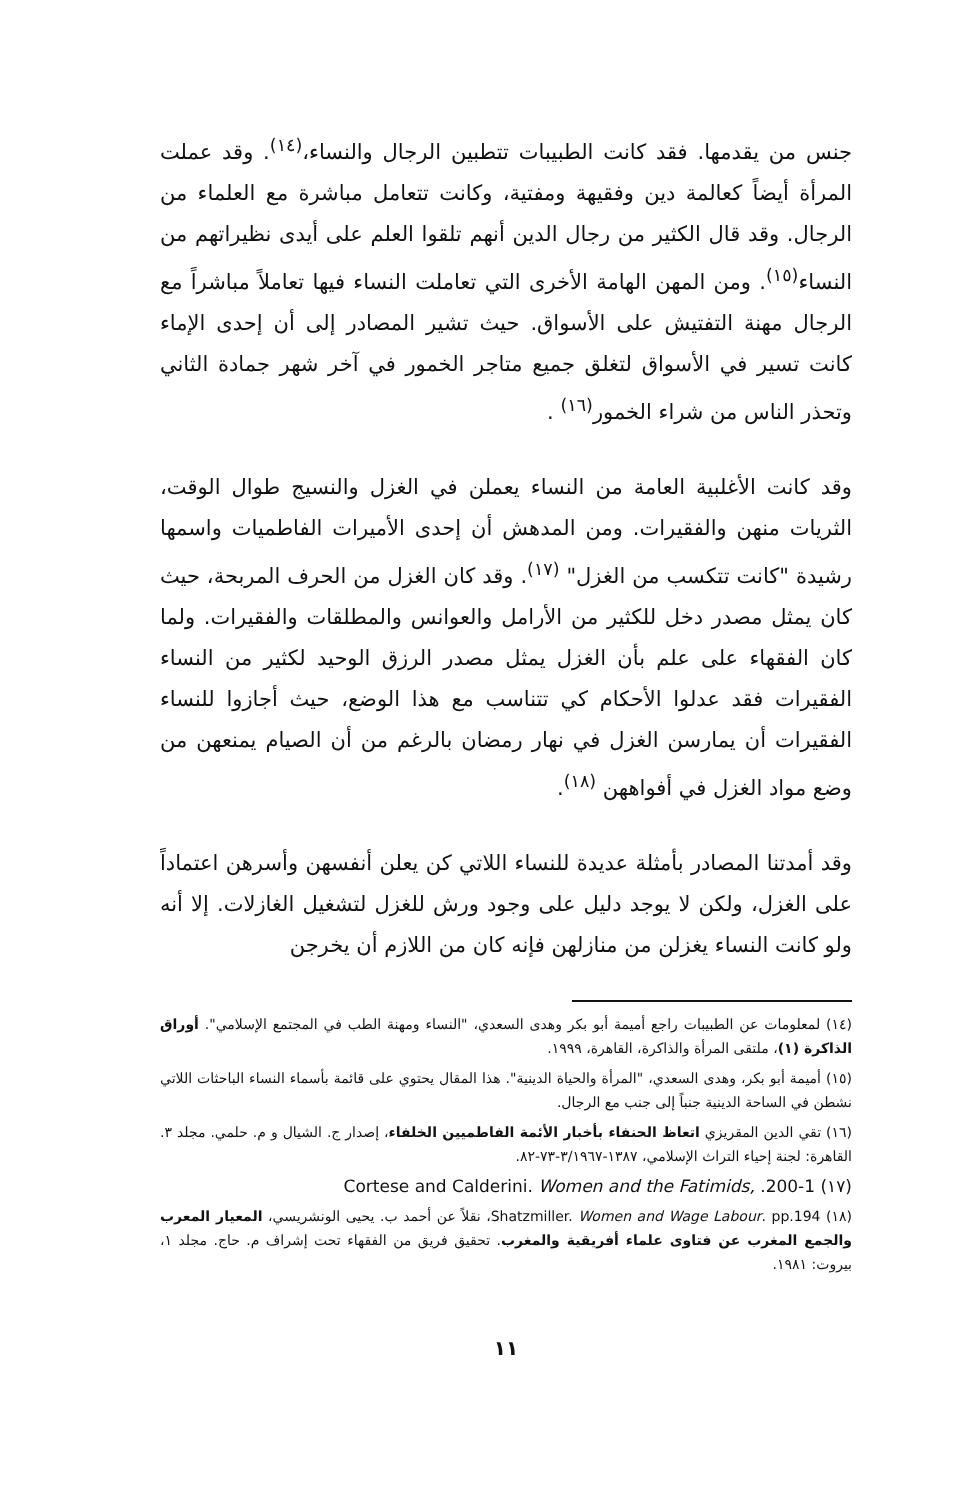جنس من يقدمها. فقد كانت الطبيبات تتطبين الرجال والنساء،<sup>(١٤)</sup>. وقد عملت المرأة أيضاً كعالمة دين وفقيهة ومفتية، وكانت تتعامل مباشرة مع العلماء من الرجال. وقد قال الكثير من رجال الدين أنهم تلقوا العلم على أيدى نظيراتهم من النساء<sup>(١٥)</sup>. ومن المهن الهامة الأخرى التي تعاملت النساء فيها تعاملاً مباشراً مع الرجال مهنة التفتيش على الأسواق. حيث تشير المصادر إلى أن إحدى الإماء كانت تسير في الأسواق لتغلق جميع متاجر الخمور في آخر شهر جمادة الثاني وتحذر الناس من شراء الخمور<sup>(١٦)</sup> .
وقد كانت الأغلبية العامة من النساء يعملن في الغزل والنسيج طوال الوقت، الثريات منهن والفقيرات. ومن المدهش أن إحدى الأميرات الفاطميات واسمها رشيدة "كانت تتكسب من الغزل" <sup>(١٧)</sup>. وقد كان الغزل من الحرف المربحة، حيث كان يمثل مصدر دخل للكثير من الأرامل والعوانس والمطلقات والفقيرات. ولما كان الفقهاء على علم بأن الغزل يمثل مصدر الرزق الوحيد لكثير من النساء الفقيرات فقد عدلوا الأحكام كي تتناسب مع هذا الوضع، حيث أجازوا للنساء الفقيرات أن يمارسن الغزل في نهار رمضان بالرغم من أن الصيام يمنعهن من وضع مواد الغزل في أفواههن <sup>(١٨)</sup>.
وقد أمدتنا المصادر بأمثلة عديدة للنساء اللاتي كن يعلن أنفسهن وأسرهن اعتماداً على الغزل، ولكن لا يوجد دليل على وجود ورش للغزل لتشغيل الغازلات. إلا أنه ولو كانت النساء يغزلن من منازلهن فإنه كان من اللازم أن يخرجن
(١٤) لمعلومات عن الطبيبات راجع أميمة أبو بكر وهدى السعدي، "النساء ومهنة الطب في المجتمع الإسلامي". أوراق الذاكرة (١)، ملتقى المرأة والذاكرة، القاهرة، ١٩٩٩.
(١٥) أميمة أبو بكر، وهدى السعدي، "المرأة والحياة الدينية". هذا المقال يحتوي على قائمة بأسماء النساء الباحثات اللاتي نشطن في الساحة الدينية جنباً إلى جنب مع الرجال.
(١٦) تقي الدين المقريزي اتعاظ الحنفاء بأخبار الأئمة الفاطميين الخلفاء، إصدار ج. الشيال و م. حلمي. مجلد ٣. القاهرة: لجنة إحياء التراث الإسلامي، ١٣٨٧-٣/١٩٦٧-٧٣-٨٢.
(١٧) Cortese and Calderini. Women and the Fatimids, .200-1
(١٨) Shatzmiller. Women and Wage Labour. pp.194، نقلاً عن أحمد ب. يحيى الونشريسي، المعيار المعرب والجمع المغرب عن فتاوى علماء أفريقية والمغرب. تحقيق فريق من الفقهاء تحت إشراف م. حاج. مجلد ١، بيروت: ١٩٨١.
١١